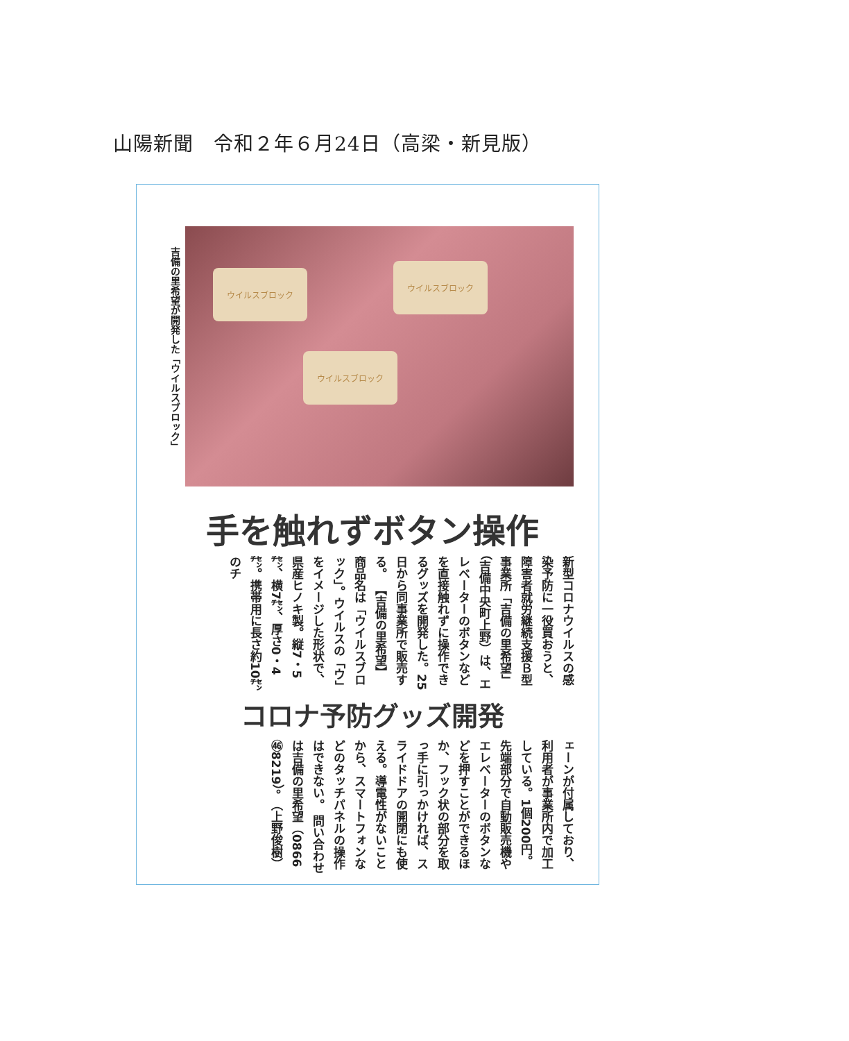山陽新聞　令和２年６月24日（高梁・新見版）
吉備の里希望が開発した「ウイルスブロック」
ウイルスブロック
ウイルスブロック
ウイルスブロック
手を触れずボタン操作
新型コロナウイルスの感染予防に一役買おうと、障害者就労継続支援Ｂ型事業所「吉備の里希望」（吉備中央町上野）は、エレベーターのボタンなどを直接触れずに操作できるグッズを開発した。25日から同事業所で販売する。 【吉備の里希望】 商品名は「ウイルスブロック」。ウイルスの「ウ」をイメージした形状で、県産ヒノキ製。縦7・5㌢、横7㌢、厚さ0・4㌢。携帯用に長さ約10㌢のチ
コロナ予防グッズ開発
ェーンが付属しており、利用者が事業所内で加工している。1個200円。 先端部分で自動販売機やエレベーターのボタンなどを押すことができるほか、フック状の部分を取っ手に引っかければ、スライドドアの開閉にも使える。導電性がないことから、スマートフォンなどのタッチパネルの操作はできない。 問い合わせは吉備の里希望（0866㊻8219）。 （上野俊樹）